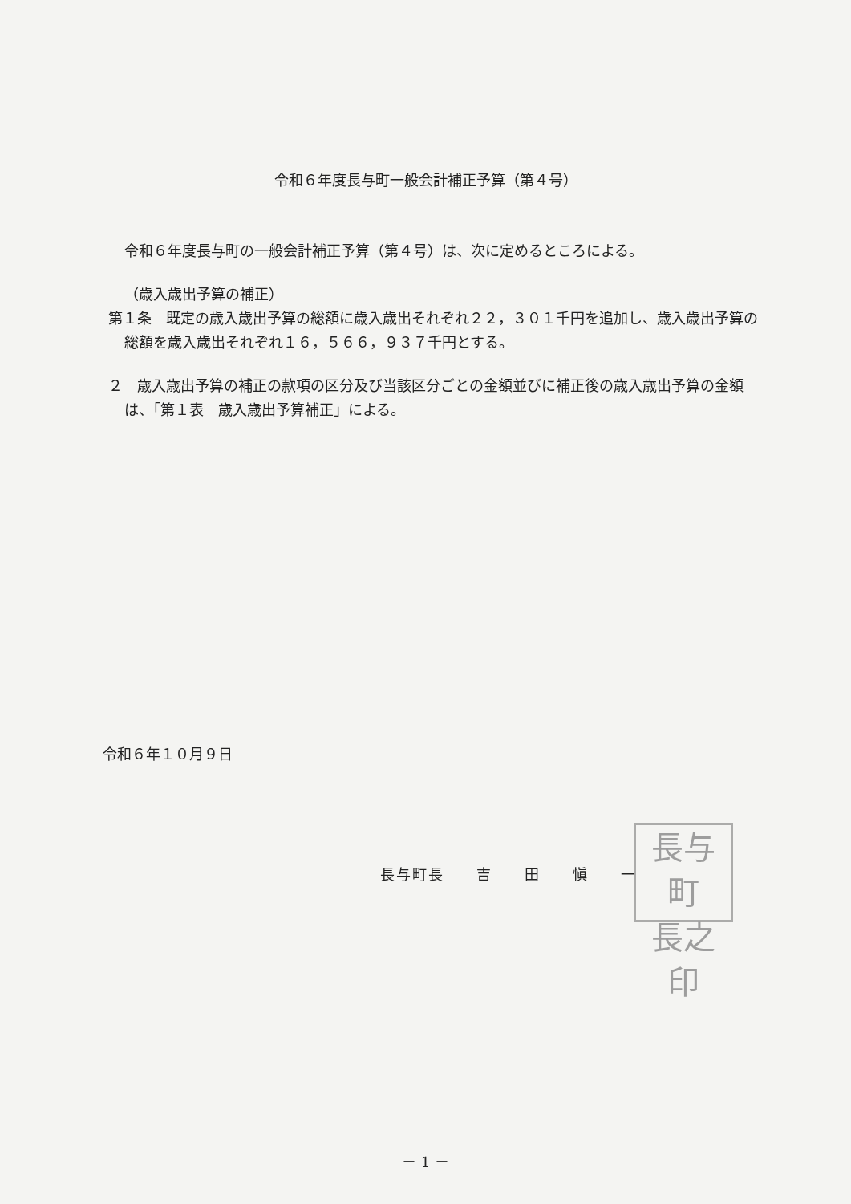令和６年度長与町一般会計補正予算（第４号）
令和６年度長与町の一般会計補正予算（第４号）は、次に定めるところによる。
（歳入歳出予算の補正）
第１条　既定の歳入歳出予算の総額に歳入歳出それぞれ２２，３０１千円を追加し、歳入歳出予算の総額を歳入歳出それぞれ１６，５６６，９３７千円とする。
２　歳入歳出予算の補正の款項の区分及び当該区分ごとの金額並びに補正後の歳入歳出予算の金額は、「第１表　歳入歳出予算補正」による。
令和６年１０月９日
長与町長　　吉　　田　　愼　　一
長与町
長之印
－ 1 －